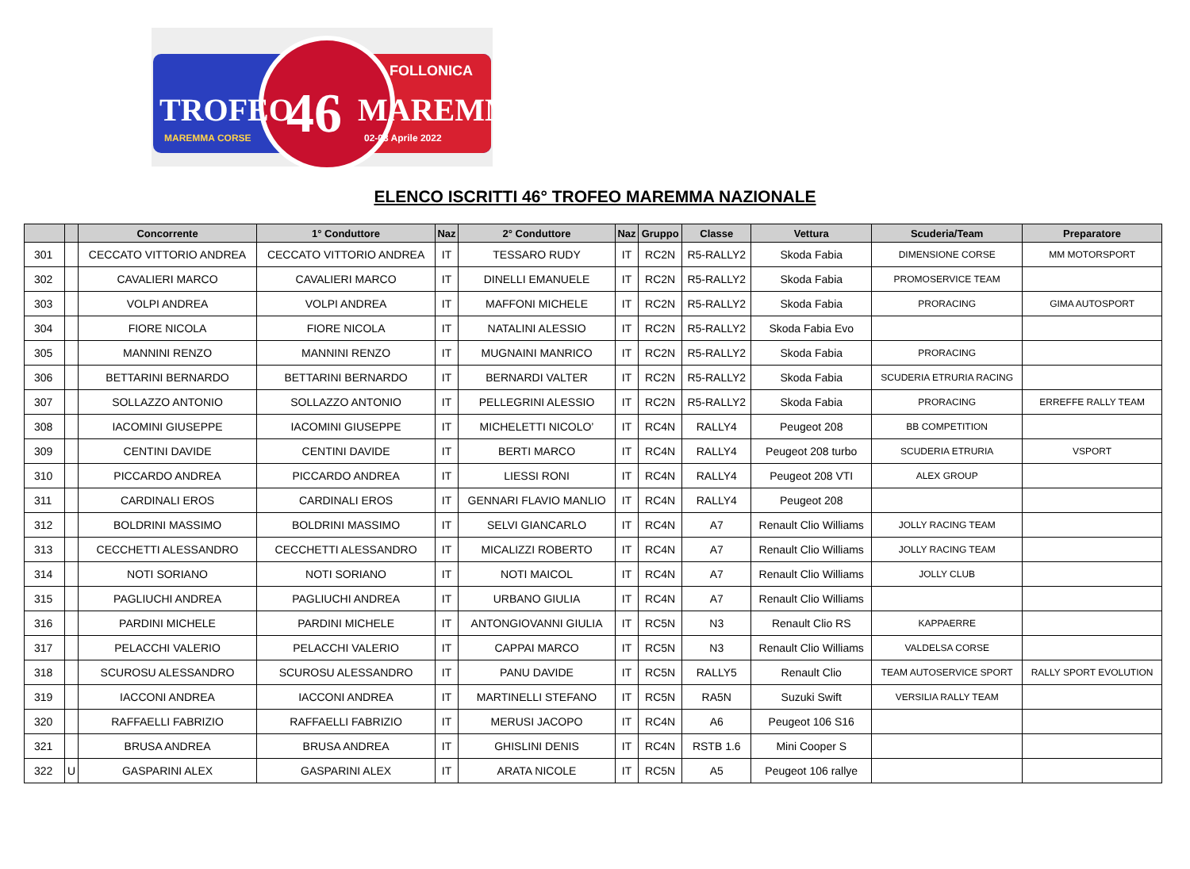TROFEO 46 MAREMMA
FOLLONICA
MAREMMA CORSE 02-03 Aprile 2022
ELENCO ISCRITTI 46° TROFEO MAREMMA NAZIONALE
| | | Concorrente | 1° Conduttore | Naz | 2° Conduttore | Naz | Gruppo | Classe | Vettura | Scuderia/Team | Preparatore |
| --- | --- | --- | --- | --- | --- | --- | --- | --- | --- | --- | --- |
| 301 | | CECCATO VITTORIO ANDREA | CECCATO VITTORIO ANDREA | IT | TESSARO RUDY | IT | RC2N | R5-RALLY2 | Skoda Fabia | DIMENSIONE CORSE | MM MOTORSPORT |
| 302 | | CAVALIERI MARCO | CAVALIERI MARCO | IT | DINELLI EMANUELE | IT | RC2N | R5-RALLY2 | Skoda Fabia | PROMOSERVICE TEAM | |
| 303 | | VOLPI ANDREA | VOLPI ANDREA | IT | MAFFONI MICHELE | IT | RC2N | R5-RALLY2 | Skoda Fabia | PRORACING | GIMA AUTOSPORT |
| 304 | | FIORE NICOLA | FIORE NICOLA | IT | NATALINI ALESSIO | IT | RC2N | R5-RALLY2 | Skoda Fabia Evo | | |
| 305 | | MANNINI RENZO | MANNINI RENZO | IT | MUGNAINI MANRICO | IT | RC2N | R5-RALLY2 | Skoda Fabia | PRORACING | |
| 306 | | BETTARINI BERNARDO | BETTARINI BERNARDO | IT | BERNARDI VALTER | IT | RC2N | R5-RALLY2 | Skoda Fabia | SCUDERIA ETRURIA RACING | |
| 307 | | SOLLAZZO ANTONIO | SOLLAZZO ANTONIO | IT | PELLEGRINI ALESSIO | IT | RC2N | R5-RALLY2 | Skoda Fabia | PRORACING | ERREFFE RALLY TEAM |
| 308 | | IACOMINI GIUSEPPE | IACOMINI GIUSEPPE | IT | MICHELETTI NICOLO’ | IT | RC4N | RALLY4 | Peugeot 208 | BB COMPETITION | |
| 309 | | CENTINI DAVIDE | CENTINI DAVIDE | IT | BERTI MARCO | IT | RC4N | RALLY4 | Peugeot 208 turbo | SCUDERIA ETRURIA | VSPORT |
| 310 | | PICCARDO ANDREA | PICCARDO ANDREA | IT | LIESSI RONI | IT | RC4N | RALLY4 | Peugeot 208 VTI | ALEX GROUP | |
| 311 | | CARDINALI EROS | CARDINALI EROS | IT | GENNARI FLAVIO MANLIO | IT | RC4N | RALLY4 | Peugeot 208 | | |
| 312 | | BOLDRINI MASSIMO | BOLDRINI MASSIMO | IT | SELVI GIANCARLO | IT | RC4N | A7 | Renault Clio Williams | JOLLY RACING TEAM | |
| 313 | | CECCHETTI ALESSANDRO | CECCHETTI ALESSANDRO | IT | MICALIZZI ROBERTO | IT | RC4N | A7 | Renault Clio Williams | JOLLY RACING TEAM | |
| 314 | | NOTI SORIANO | NOTI SORIANO | IT | NOTI MAICOL | IT | RC4N | A7 | Renault Clio Williams | JOLLY CLUB | |
| 315 | | PAGLIUCHI ANDREA | PAGLIUCHI ANDREA | IT | URBANO GIULIA | IT | RC4N | A7 | Renault Clio Williams | | |
| 316 | | PARDINI MICHELE | PARDINI MICHELE | IT | ANTONGIOVANNI GIULIA | IT | RC5N | N3 | Renault Clio RS | KAPPAERRE | |
| 317 | | PELACCHI VALERIO | PELACCHI VALERIO | IT | CAPPAI MARCO | IT | RC5N | N3 | Renault Clio Williams | VALDELSA CORSE | |
| 318 | | SCUROSU ALESSANDRO | SCUROSU ALESSANDRO | IT | PANU DAVIDE | IT | RC5N | RALLY5 | Renault Clio | TEAM AUTOSERVICE SPORT | RALLY SPORT EVOLUTION |
| 319 | | IACCONI ANDREA | IACCONI ANDREA | IT | MARTINELLI STEFANO | IT | RC5N | RA5N | Suzuki Swift | VERSILIA RALLY TEAM | |
| 320 | | RAFFAELLI FABRIZIO | RAFFAELLI FABRIZIO | IT | MERUSI JACOPO | IT | RC4N | A6 | Peugeot 106 S16 | | |
| 321 | | BRUSA ANDREA | BRUSA ANDREA | IT | GHISLINI DENIS | IT | RC4N | RSTB 1.6 | Mini Cooper S | | |
| 322 | U | GASPARINI ALEX | GASPARINI ALEX | IT | ARATA NICOLE | IT | RC5N | A5 | Peugeot 106 rallye | | |